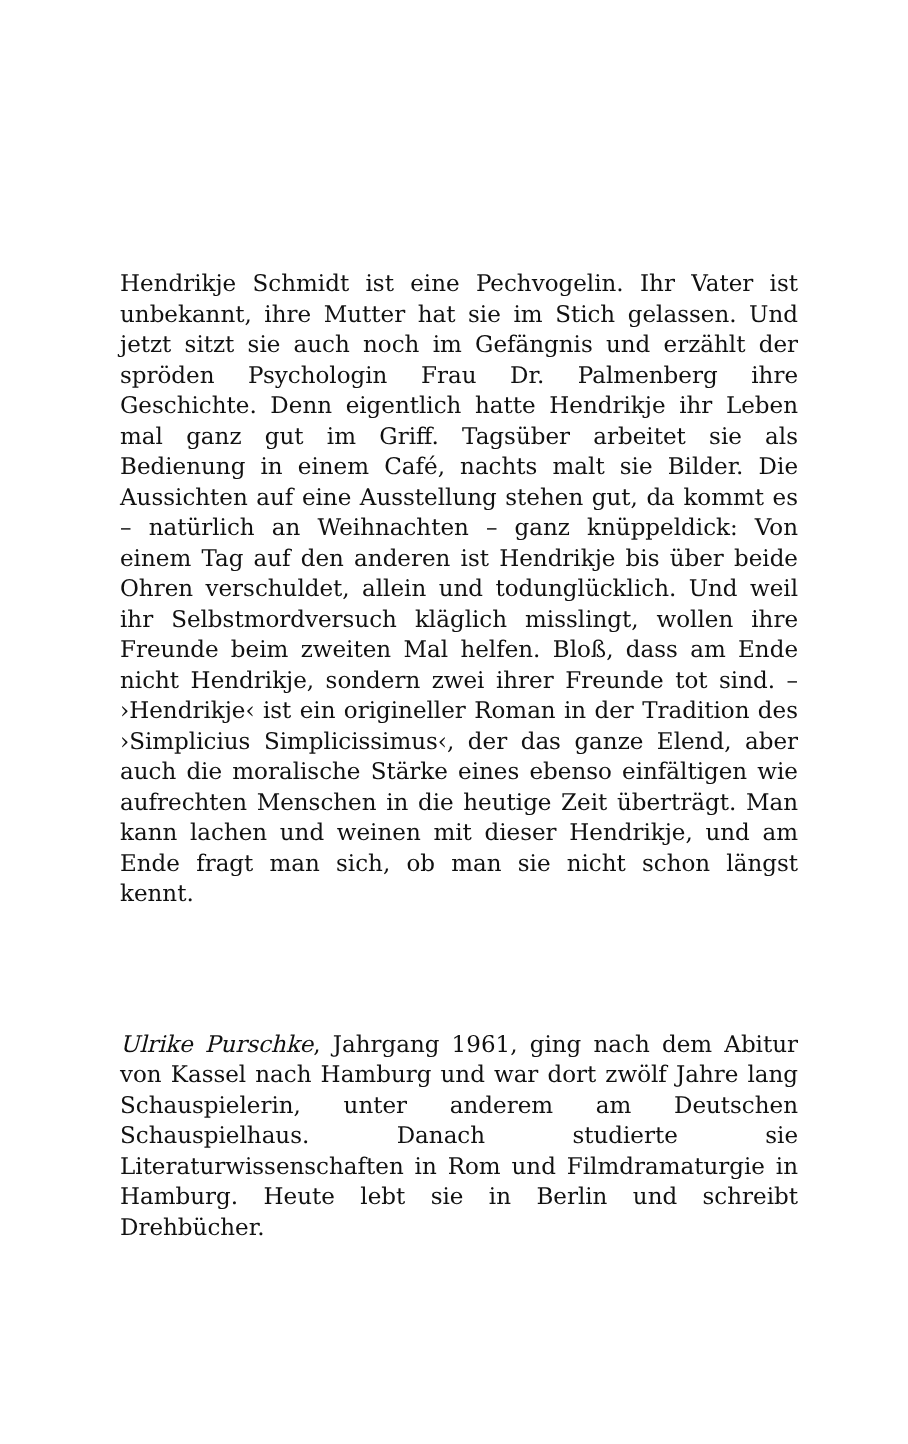Hendrikje Schmidt ist eine Pechvogelin. Ihr Vater ist unbekannt, ihre Mutter hat sie im Stich gelassen. Und jetzt sitzt sie auch noch im Gefängnis und erzählt der spröden Psychologin Frau Dr. Palmenberg ihre Geschichte. Denn eigentlich hatte Hendrikje ihr Leben mal ganz gut im Griff. Tagsüber arbeitet sie als Bedienung in einem Café, nachts malt sie Bilder. Die Aussichten auf eine Ausstellung stehen gut, da kommt es – natürlich an Weihnachten – ganz knüppeldick: Von einem Tag auf den anderen ist Hendrikje bis über beide Ohren verschuldet, allein und todunglücklich. Und weil ihr Selbstmordversuch kläglich misslingt, wollen ihre Freunde beim zweiten Mal helfen. Bloß, dass am Ende nicht Hendrikje, sondern zwei ihrer Freunde tot sind. – ›Hendrikje‹ ist ein origineller Roman in der Tradition des ›Simplicius Simplicissimus‹, der das ganze Elend, aber auch die moralische Stärke eines ebenso einfältigen wie aufrechten Menschen in die heutige Zeit überträgt. Man kann lachen und weinen mit dieser Hendrikje, und am Ende fragt man sich, ob man sie nicht schon längst kennt.
Ulrike Purschke, Jahrgang 1961, ging nach dem Abitur von Kassel nach Hamburg und war dort zwölf Jahre lang Schauspielerin, unter anderem am Deutschen Schauspielhaus. Danach studierte sie Literaturwissenschaften in Rom und Filmdramaturgie in Hamburg. Heute lebt sie in Berlin und schreibt Drehbücher.